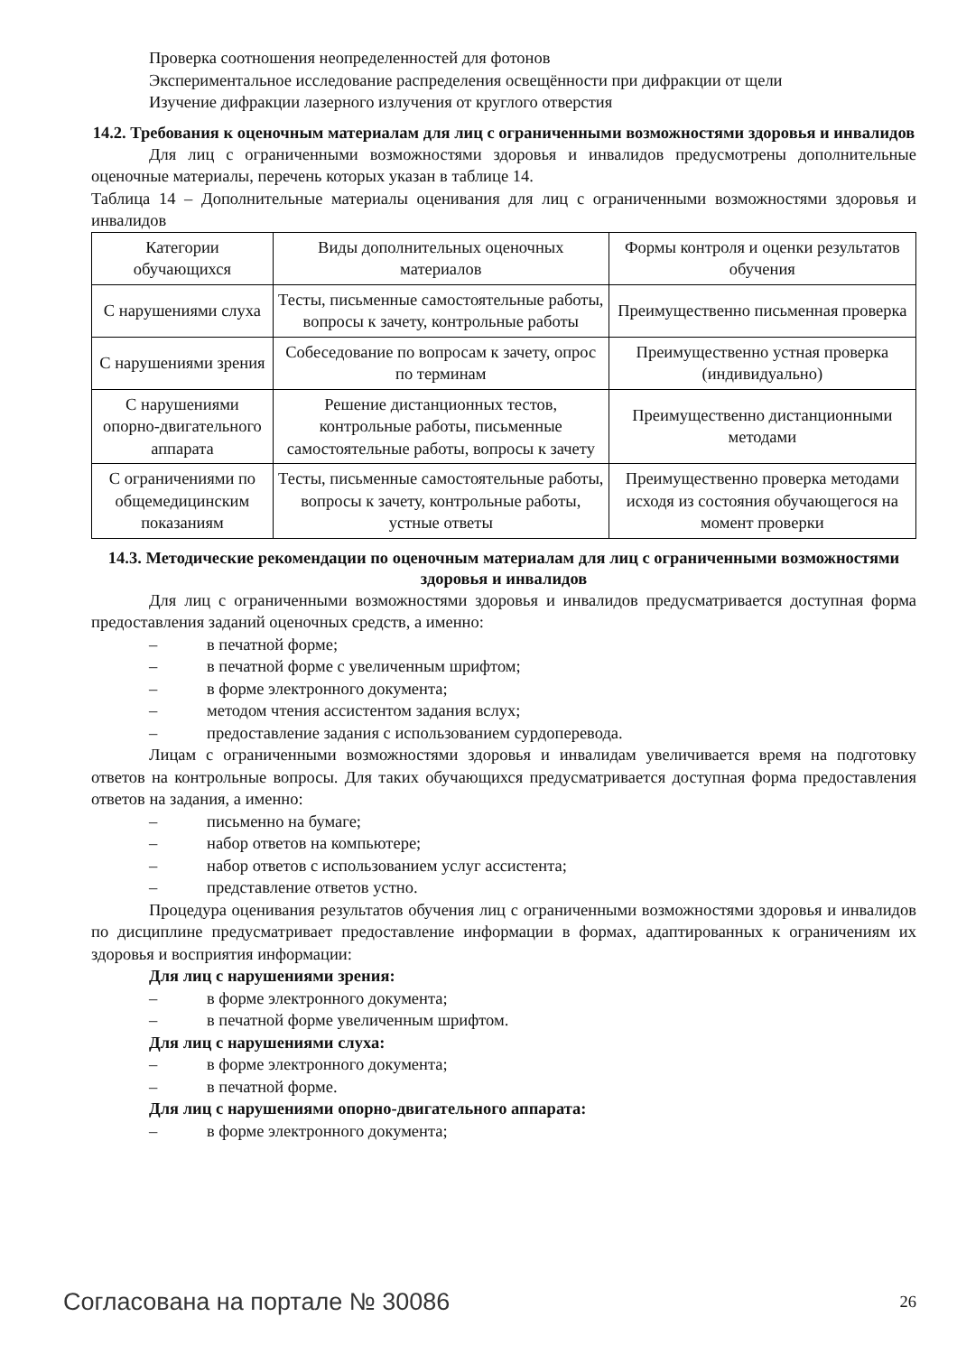Проверка соотношения неопределенностей для фотонов
Экспериментальное исследование распределения освещённости при дифракции от щели
Изучение дифракции лазерного излучения от круглого отверстия
14.2. Требования к оценочным материалам для лиц с ограниченными возможностями здоровья и инвалидов
Для лиц с ограниченными возможностями здоровья и инвалидов предусмотрены дополнительные оценочные материалы, перечень которых указан в таблице 14.
Таблица 14 – Дополнительные материалы оценивания для лиц с ограниченными возможностями здоровья и инвалидов
| Категории обучающихся | Виды дополнительных оценочных материалов | Формы контроля и оценки результатов обучения |
| С нарушениями слуха | Тесты, письменные самостоятельные работы, вопросы к зачету, контрольные работы | Преимущественно письменная проверка |
| С нарушениями зрения | Собеседование по вопросам к зачету, опрос по терминам | Преимущественно устная проверка (индивидуально) |
| С нарушениями опорно-двигательного аппарата | Решение дистанционных тестов, контрольные работы, письменные самостоятельные работы, вопросы к зачету | Преимущественно дистанционными методами |
| С ограничениями по общемедицинским показаниям | Тесты, письменные самостоятельные работы, вопросы к зачету, контрольные работы, устные ответы | Преимущественно проверка методами исходя из состояния обучающегося на момент проверки |
14.3. Методические рекомендации по оценочным материалам для лиц с ограниченными возможностями здоровья и инвалидов
Для лиц с ограниченными возможностями здоровья и инвалидов предусматривается доступная форма предоставления заданий оценочных средств, а именно:
– в печатной форме;
– в печатной форме с увеличенным шрифтом;
– в форме электронного документа;
– методом чтения ассистентом задания вслух;
– предоставление задания с использованием сурдоперевода.
Лицам с ограниченными возможностями здоровья и инвалидам увеличивается время на подготовку ответов на контрольные вопросы. Для таких обучающихся предусматривается доступная форма предоставления ответов на задания, а именно:
– письменно на бумаге;
– набор ответов на компьютере;
– набор ответов с использованием услуг ассистента;
– представление ответов устно.
Процедура оценивания результатов обучения лиц с ограниченными возможностями здоровья и инвалидов по дисциплине предусматривает предоставление информации в формах, адаптированных к ограничениям их здоровья и восприятия информации:
Для лиц с нарушениями зрения:
– в форме электронного документа;
– в печатной форме увеличенным шрифтом.
Для лиц с нарушениями слуха:
– в форме электронного документа;
– в печатной форме.
Для лиц с нарушениями опорно-двигательного аппарата:
– в форме электронного документа;
Согласована на портале № 30086 26